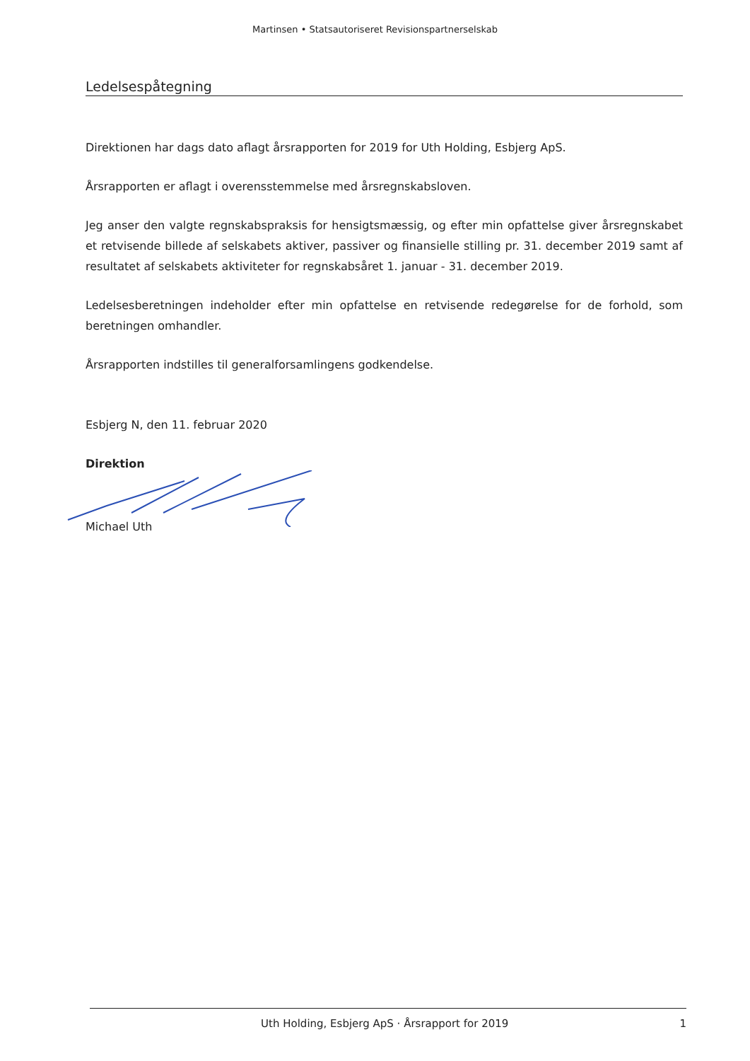Martinsen • Statsautoriseret Revisionspartnerselskab
Ledelsespåtegning
Direktionen har dags dato aflagt årsrapporten for 2019 for Uth Holding, Esbjerg ApS.
Årsrapporten er aflagt i overensstemmelse med årsregnskabsloven.
Jeg anser den valgte regnskabspraksis for hensigtsmæssig, og efter min opfattelse giver årsregnskabet et retvisende billede af selskabets aktiver, passiver og finansielle stilling pr. 31. december 2019 samt af resultatet af selskabets aktiviteter for regnskabsåret 1. januar - 31. december 2019.
Ledelsesberetningen indeholder efter min opfattelse en retvisende redegørelse for de forhold, som beretningen omhandler.
Årsrapporten indstilles til generalforsamlingens godkendelse.
Esbjerg N, den 11. februar 2020
Direktion
Michael Uth
Uth Holding, Esbjerg ApS · Årsrapport for 2019 1